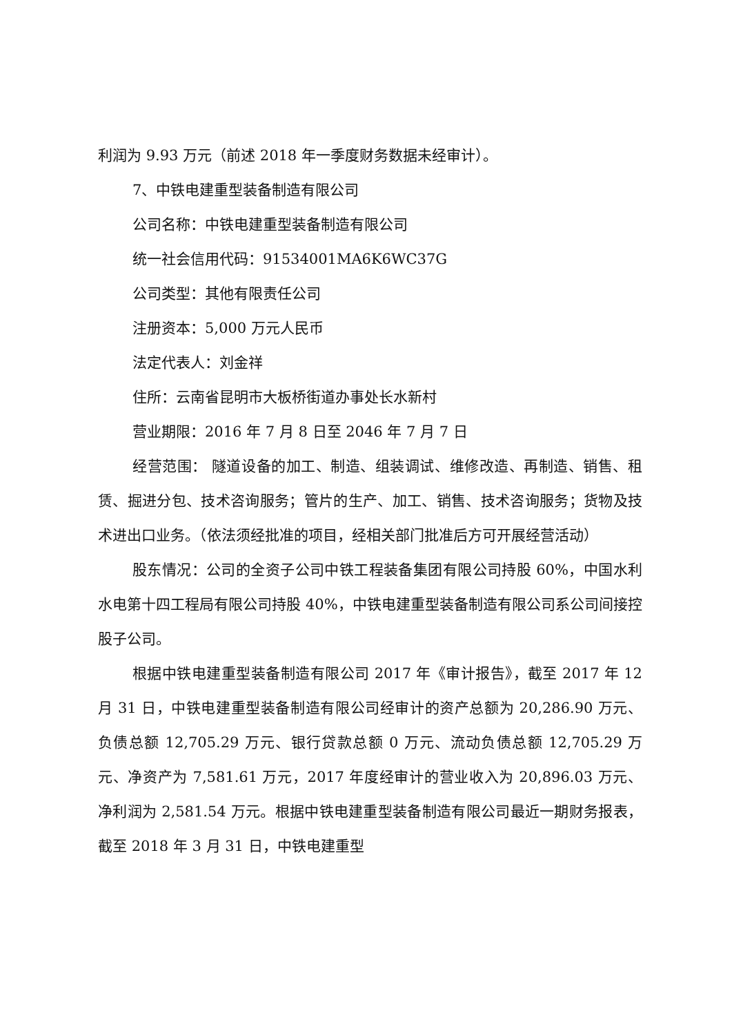利润为 9.93 万元（前述 2018 年一季度财务数据未经审计）。
7、中铁电建重型装备制造有限公司
公司名称：中铁电建重型装备制造有限公司
统一社会信用代码：91534001MA6K6WC37G
公司类型：其他有限责任公司
注册资本：5,000 万元人民币
法定代表人：刘金祥
住所：云南省昆明市大板桥街道办事处长水新村
营业期限：2016 年 7 月 8 日至 2046 年 7 月 7 日
经营范围： 隧道设备的加工、制造、组装调试、维修改造、再制造、销售、租赁、掘进分包、技术咨询服务；管片的生产、加工、销售、技术咨询服务；货物及技术进出口业务。（依法须经批准的项目，经相关部门批准后方可开展经营活动）
股东情况：公司的全资子公司中铁工程装备集团有限公司持股 60%，中国水利水电第十四工程局有限公司持股 40%，中铁电建重型装备制造有限公司系公司间接控股子公司。
根据中铁电建重型装备制造有限公司 2017 年《审计报告》，截至 2017 年 12 月 31 日，中铁电建重型装备制造有限公司经审计的资产总额为 20,286.90 万元、负债总额 12,705.29 万元、银行贷款总额 0 万元、流动负债总额 12,705.29 万元、净资产为 7,581.61 万元，2017 年度经审计的营业收入为 20,896.03 万元、净利润为 2,581.54 万元。根据中铁电建重型装备制造有限公司最近一期财务报表，截至 2018 年 3 月 31 日，中铁电建重型